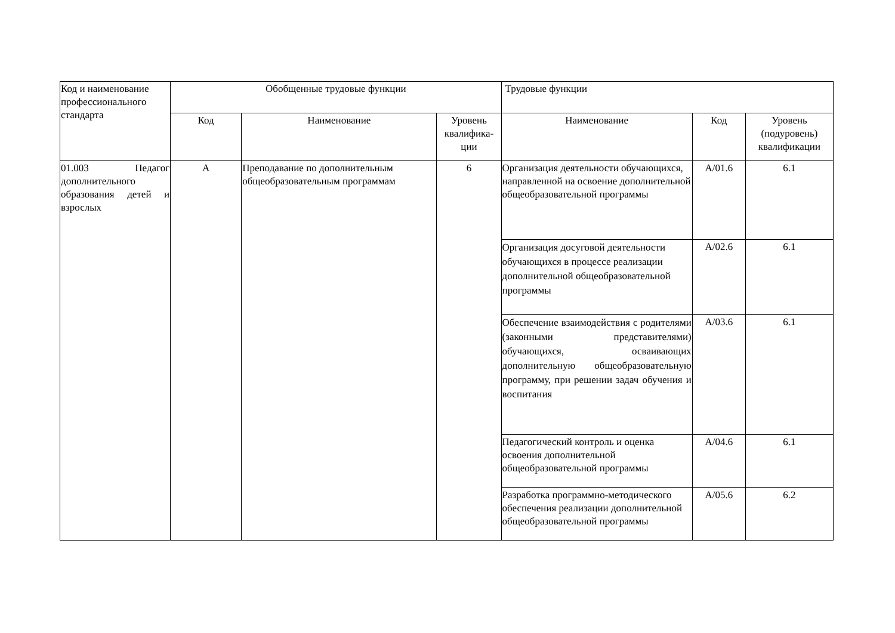| Код и наименование профессионального стандарта | Обобщенные трудовые функции | | | Трудовые функции | | |
| --- | --- | --- | --- | --- | --- | --- |
| | Код | Наименование | Уровень квалифика-ции | Наименование | Код | Уровень (подуровень) квалификации |
| 01.003 Педагог дополнительного образования детей и взрослых | A | Преподавание по дополнительным общеобразовательным программам | 6 | Организация деятельности обучающихся, направленной на освоение дополнительной общеобразовательной программы | A/01.6 | 6.1 |
| | | | | Организация досуговой деятельности обучающихся в процессе реализации дополнительной общеобразовательной программы | A/02.6 | 6.1 |
| | | | | Обеспечение взаимодействия с родителями (законными представителями) обучающихся, осваивающих дополнительную общеобразовательную программу, при решении задач обучения и воспитания | A/03.6 | 6.1 |
| | | | | Педагогический контроль и оценка освоения дополнительной общеобразовательной программы | A/04.6 | 6.1 |
| | | | | Разработка программно-методического обеспечения реализации дополнительной общеобразовательной программы | A/05.6 | 6.2 |